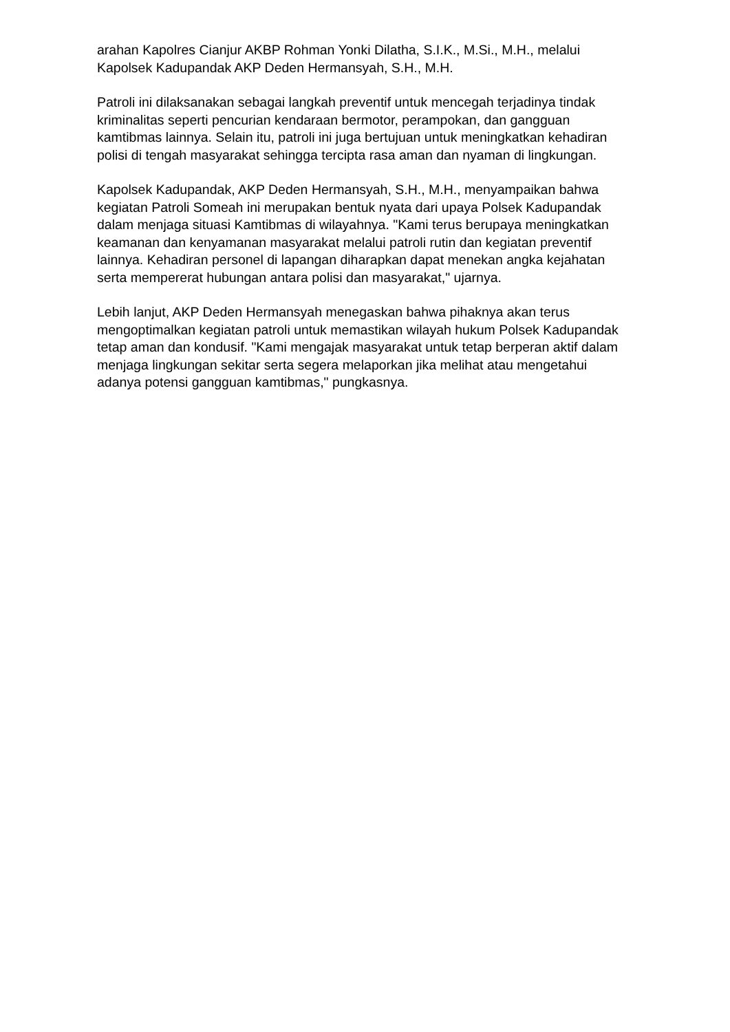arahan Kapolres Cianjur AKBP Rohman Yonki Dilatha, S.I.K., M.Si., M.H., melalui Kapolsek Kadupandak AKP Deden Hermansyah, S.H., M.H.
Patroli ini dilaksanakan sebagai langkah preventif untuk mencegah terjadinya tindak kriminalitas seperti pencurian kendaraan bermotor, perampokan, dan gangguan kamtibmas lainnya. Selain itu, patroli ini juga bertujuan untuk meningkatkan kehadiran polisi di tengah masyarakat sehingga tercipta rasa aman dan nyaman di lingkungan.
Kapolsek Kadupandak, AKP Deden Hermansyah, S.H., M.H., menyampaikan bahwa kegiatan Patroli Someah ini merupakan bentuk nyata dari upaya Polsek Kadupandak dalam menjaga situasi Kamtibmas di wilayahnya. "Kami terus berupaya meningkatkan keamanan dan kenyamanan masyarakat melalui patroli rutin dan kegiatan preventif lainnya. Kehadiran personel di lapangan diharapkan dapat menekan angka kejahatan serta mempererat hubungan antara polisi dan masyarakat," ujarnya.
Lebih lanjut, AKP Deden Hermansyah menegaskan bahwa pihaknya akan terus mengoptimalkan kegiatan patroli untuk memastikan wilayah hukum Polsek Kadupandak tetap aman dan kondusif. "Kami mengajak masyarakat untuk tetap berperan aktif dalam menjaga lingkungan sekitar serta segera melaporkan jika melihat atau mengetahui adanya potensi gangguan kamtibmas," pungkasnya.